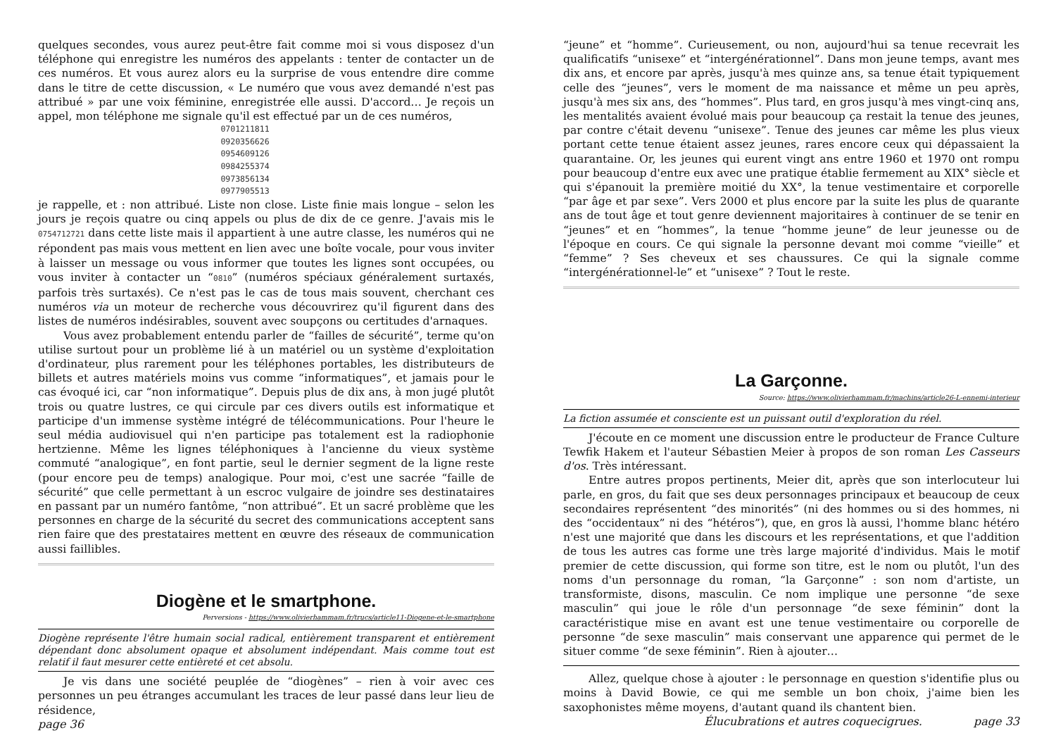quelques secondes, vous aurez peut-être fait comme moi si vous disposez d'un téléphone qui enregistre les numéros des appelants : tenter de contacter un de ces numéros. Et vous aurez alors eu la surprise de vous entendre dire comme dans le titre de cette discussion, « Le numéro que vous avez demandé n'est pas attribué » par une voix féminine, enregistrée elle aussi. D'accord… Je reçois un appel, mon téléphone me signale qu'il est effectué par un de ces numéros,
0701211811
0920356626
0954609126
0984255374
0973856134
0977905513
je rappelle, et : non attribué. Liste non close. Liste finie mais longue – selon les jours je reçois quatre ou cinq appels ou plus de dix de ce genre. J'avais mis le 0754712721 dans cette liste mais il appartient à une autre classe, les numéros qui ne répondent pas mais vous mettent en lien avec une boîte vocale, pour vous inviter à laisser un message ou vous informer que toutes les lignes sont occupées, ou vous inviter à contacter un “0810” (numéros spéciaux généralement surtaxés, parfois très surtaxés). Ce n'est pas le cas de tous mais souvent, cherchant ces numéros via un moteur de recherche vous découvrirez qu'il figurent dans des listes de numéros indésirables, souvent avec soupçons ou certitudes d'arnaques.
Vous avez probablement entendu parler de “failles de sécurité”, terme qu'on utilise surtout pour un problème lié à un matériel ou un système d'exploitation d'ordinateur, plus rarement pour les téléphones portables, les distributeurs de billets et autres matériels moins vus comme “informatiques”, et jamais pour le cas évoqué ici, car “non informatique”. Depuis plus de dix ans, à mon jugé plutôt trois ou quatre lustres, ce qui circule par ces divers outils est informatique et participe d'un immense système intégré de télécommunications. Pour l'heure le seul média audiovisuel qui n'en participe pas totalement est la radiophonie hertzienne. Même les lignes téléphoniques à l'ancienne du vieux système commuté “analogique”, en font partie, seul le dernier segment de la ligne reste (pour encore peu de temps) analogique. Pour moi, c'est une sacrée “faille de sécurité” que celle permettant à un escroc vulgaire de joindre ses destinataires en passant par un numéro fantôme, “non attribué”. Et un sacré problème que les personnes en charge de la sécurité du secret des communications acceptent sans rien faire que des prestataires mettent en œuvre des réseaux de communication aussi faillibles.
Diogène et le smartphone.
Perversions - https://www.olivierhammam.fr/trucs/article11-Diogene-et-le-smartphone
Diogène représente l'être humain social radical, entièrement transparent et entièrement dépendant donc absolument opaque et absolument indépendant. Mais comme tout est relatif il faut mesurer cette entièreté et cet absolu.
Je vis dans une société peuplée de “diogènes” – rien à voir avec ces personnes un peu étranges accumulant les traces de leur passé dans leur lieu de résidence,
page 36
“jeune” et “homme”. Curieusement, ou non, aujourd'hui sa tenue recevrait les qualificatifs “unisexe” et “intergénérationnel”. Dans mon jeune temps, avant mes dix ans, et encore par après, jusqu'à mes quinze ans, sa tenue était typiquement celle des “jeunes”, vers le moment de ma naissance et même un peu après, jusqu'à mes six ans, des “hommes”. Plus tard, en gros jusqu'à mes vingt-cinq ans, les mentalités avaient évolué mais pour beaucoup ça restait la tenue des jeunes, par contre c'était devenu “unisexe”. Tenue des jeunes car même les plus vieux portant cette tenue étaient assez jeunes, rares encore ceux qui dépassaient la quarantaine. Or, les jeunes qui eurent vingt ans entre 1960 et 1970 ont rompu pour beaucoup d'entre eux avec une pratique établie fermement au XIX° siècle et qui s'épanouit la première moitié du XX°, la tenue vestimentaire et corporelle “par âge et par sexe”. Vers 2000 et plus encore par la suite les plus de quarante ans de tout âge et tout genre deviennent majoritaires à continuer de se tenir en “jeunes” et en “hommes”, la tenue “homme jeune” de leur jeunesse ou de l'époque en cours. Ce qui signale la personne devant moi comme “vieille” et “femme” ? Ses cheveux et ses chaussures. Ce qui la signale comme “intergénérationnel-le” et “unisexe” ? Tout le reste.
La Garçonne.
Source: https://www.olivierhammam.fr/machins/article26-L-ennemi-interieur
La fiction assumée et consciente est un puissant outil d'exploration du réel.
J'écoute en ce moment une discussion entre le producteur de France Culture Tewfik Hakem et l'auteur Sébastien Meier à propos de son roman Les Casseurs d'os. Très intéressant.
Entre autres propos pertinents, Meier dit, après que son interlocuteur lui parle, en gros, du fait que ses deux personnages principaux et beaucoup de ceux secondaires représentent “des minorités” (ni des hommes ou si des hommes, ni des “occidentaux” ni des “hétéros”), que, en gros là aussi, l'homme blanc hétéro n'est une majorité que dans les discours et les représentations, et que l'addition de tous les autres cas forme une très large majorité d'individus. Mais le motif premier de cette discussion, qui forme son titre, est le nom ou plutôt, l'un des noms d'un personnage du roman, “la Garçonne” : son nom d'artiste, un transformiste, disons, masculin. Ce nom implique une personne “de sexe masculin” qui joue le rôle d'un personnage “de sexe féminin” dont la caractéristique mise en avant est une tenue vestimentaire ou corporelle de personne “de sexe masculin” mais conservant une apparence qui permet de le situer comme “de sexe féminin”. Rien à ajouter…
Allez, quelque chose à ajouter : le personnage en question s'identifie plus ou moins à David Bowie, ce qui me semble un bon choix, j'aime bien les saxophonistes même moyens, d'autant quand ils chantent bien.
Élucubrations et autres coquecigrues. page 33